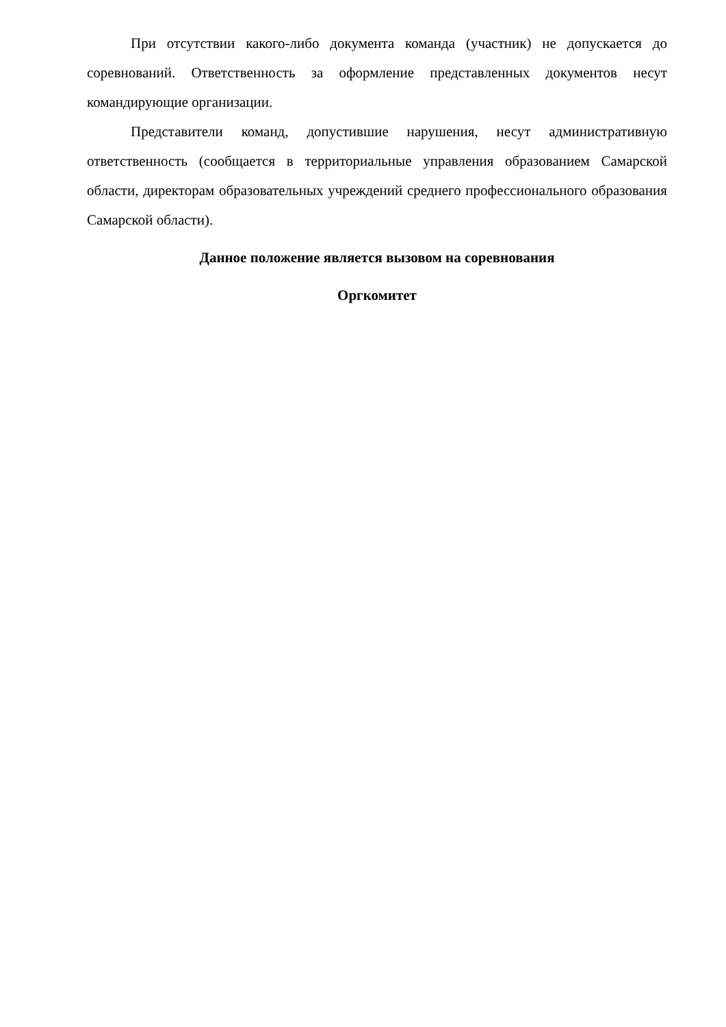При отсутствии какого-либо документа команда (участник) не допускается до соревнований. Ответственность за оформление представленных документов несут командирующие организации.
Представители команд, допустившие нарушения, несут административную ответственность (сообщается в территориальные управления образованием Самарской области, директорам образовательных учреждений среднего профессионального образования Самарской области).
Данное положение является вызовом на соревнования
Оргкомитет